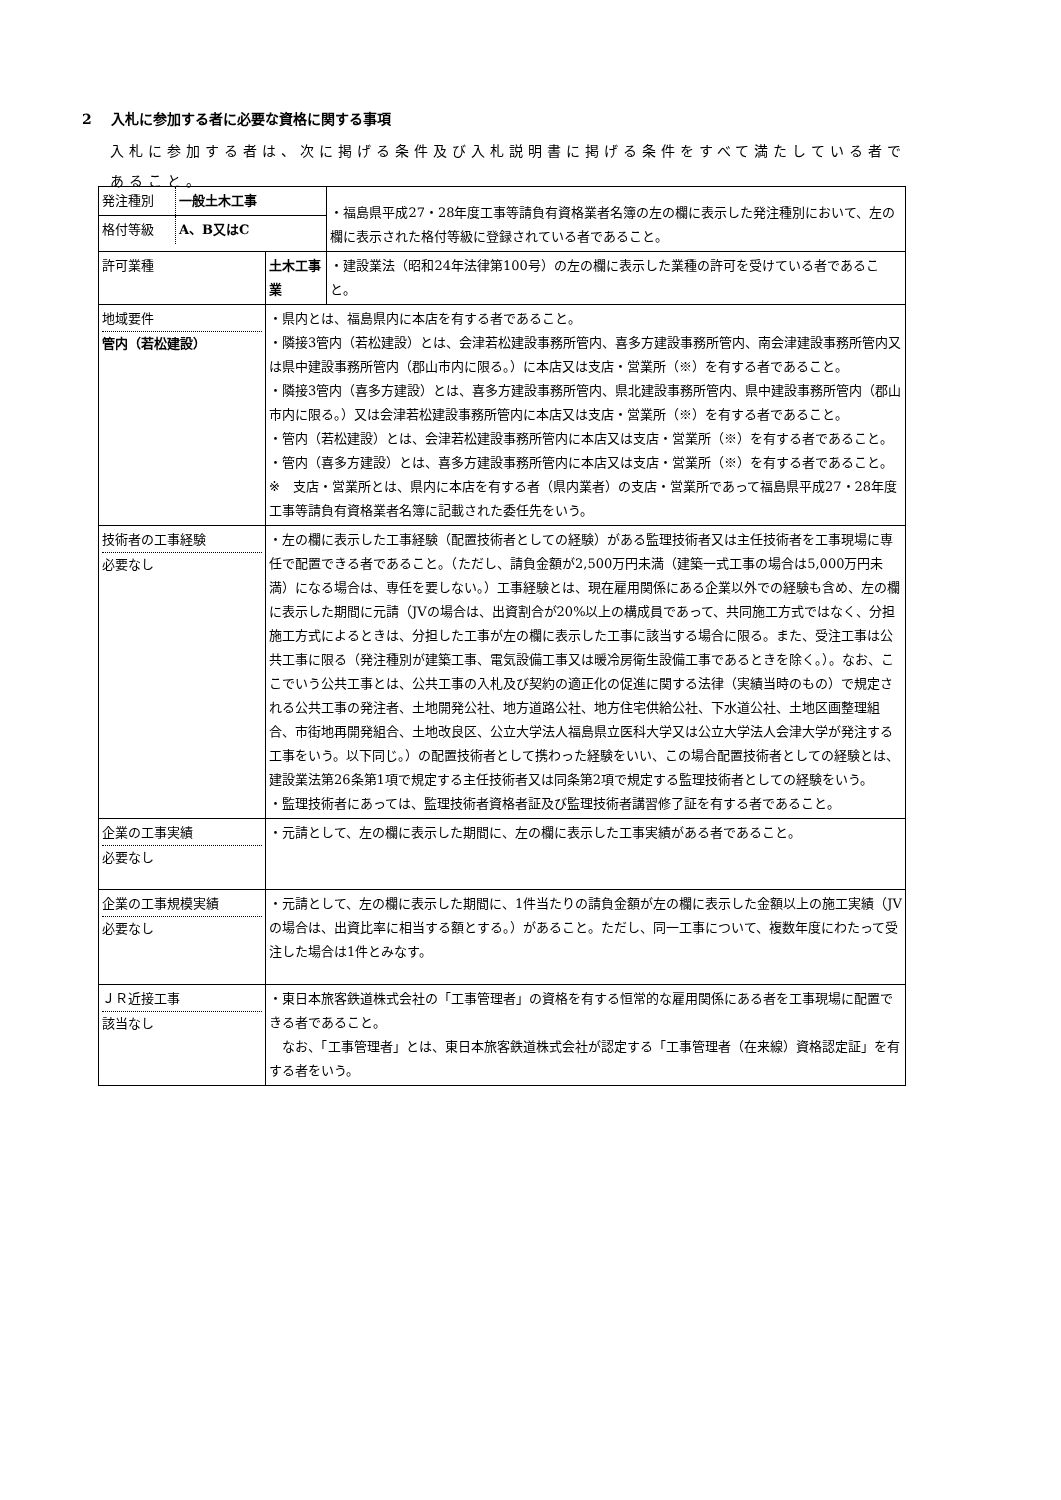2　 入札に参加する者に必要な資格に関する事項
入札に参加する者は、次に掲げる条件及び入札説明書に掲げる条件をすべて満たしている者であること。
| / 発注種別 / 一般土木工事 / / 格付等級 / A、B又はC / | | ・福島県平成27・28年度工事等請負有資格業者名簿の左の欄に表示した発注種別において、左の欄に表示された格付等級に登録されている者であること。 |
| 許可業種 | 土木工事業 | ・建設業法（昭和24年法律第100号）の左の欄に表示した業種の許可を受けている者であること。 |
| 地域要件 管内（若松建設） | ・県内とは、福島県内に本店を有する者であること。 ・隣接3管内（若松建設）とは、会津若松建設事務所管内、喜多方建設事務所管内、南会津建設事務所管内又は県中建設事務所管内（郡山市内に限る。）に本店又は支店・営業所（※）を有する者であること。 ・隣接3管内（喜多方建設）とは、喜多方建設事務所管内、県北建設事務所管内、県中建設事務所管内（郡山市内に限る。）又は会津若松建設事務所管内に本店又は支店・営業所（※）を有する者であること。 ・管内（若松建設）とは、会津若松建設事務所管内に本店又は支店・営業所（※）を有する者であること。 ・管内（喜多方建設）とは、喜多方建設事務所管内に本店又は支店・営業所（※）を有する者であること。 ※ 支店・営業所とは、県内に本店を有する者（県内業者）の支店・営業所であって福島県平成27・28年度工事等請負有資格業者名簿に記載された委任先をいう。 | |
| 技術者の工事経験 必要なし | ・左の欄に表示した工事経験（配置技術者としての経験）がある監理技術者又は主任技術者を工事現場に専任で配置できる者であること。（ただし、請負金額が2,500万円未満（建築一式工事の場合は5,000万円未満）になる場合は、専任を要しない。）工事経験とは、現在雇用関係にある企業以外での経験も含め、左の欄に表示した期間に元請（JVの場合は、出資割合が20%以上の構成員であって、共同施工方式ではなく、分担施工方式によるときは、分担した工事が左の欄に表示した工事に該当する場合に限る。また、受注工事は公共工事に限る（発注種別が建築工事、電気設備工事又は暖冷房衛生設備工事であるときを除く。）。なお、ここでいう公共工事とは、公共工事の入札及び契約の適正化の促進に関する法律（実績当時のもの）で規定される公共工事の発注者、土地開発公社、地方道路公社、地方住宅供給公社、下水道公社、土地区画整理組合、市街地再開発組合、土地改良区、公立大学法人福島県立医科大学又は公立大学法人会津大学が発注する工事をいう。以下同じ。）の配置技術者として携わった経験をいい、この場合配置技術者としての経験とは、建設業法第26条第1項で規定する主任技術者又は同条第2項で規定する監理技術者としての経験をいう。 ・監理技術者にあっては、監理技術者資格者証及び監理技術者講習修了証を有する者であること。 | |
| 企業の工事実績 必要なし | ・元請として、左の欄に表示した期間に、左の欄に表示した工事実績がある者であること。 | |
| 企業の工事規模実績 必要なし | ・元請として、左の欄に表示した期間に、1件当たりの請負金額が左の欄に表示した金額以上の施工実績（JVの場合は、出資比率に相当する額とする。）があること。ただし、同一工事について、複数年度にわたって受注した場合は1件とみなす。 | |
| ＪＲ近接工事 該当なし | ・東日本旅客鉄道株式会社の「工事管理者」の資格を有する恒常的な雇用関係にある者を工事現場に配置できる者であること。 なお、「工事管理者」とは、東日本旅客鉄道株式会社が認定する「工事管理者（在来線）資格認定証」を有する者をいう。 | |